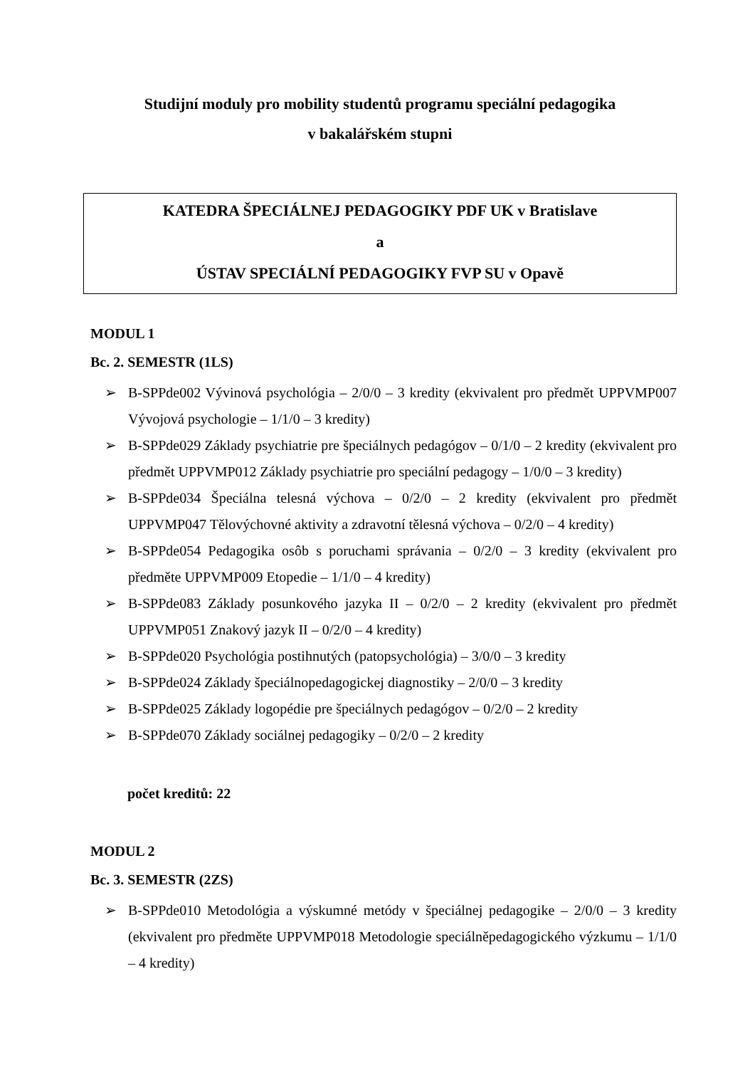Studijní moduly pro mobility studentů programu speciální pedagogika
v bakalářském stupni
KATEDRA ŠPECIÁLNEJ PEDAGOGIKY PDF UK v Bratislave
a
ÚSTAV SPECIÁLNÍ PEDAGOGIKY FVP SU v Opavě
MODUL 1
Bc. 2. SEMESTR (1LS)
➢ B-SPPde002 Vývinová psychológia – 2/0/0 – 3 kredity (ekvivalent pro předmět UPPVMP007 Vývojová psychologie – 1/1/0 – 3 kredity)
➢ B-SPPde029 Základy psychiatrie pre špeciálnych pedagógov – 0/1/0 – 2 kredity (ekvivalent pro předmět UPPVMP012 Základy psychiatrie pro speciální pedagogy – 1/0/0 – 3 kredity)
➢ B-SPPde034 Špeciálna telesná výchova – 0/2/0 – 2 kredity (ekvivalent pro předmět UPPVMP047 Tělovýchovné aktivity a zdravotní tělesná výchova – 0/2/0 – 4 kredity)
➢ B-SPPde054 Pedagogika osôb s poruchami správania – 0/2/0 – 3 kredity (ekvivalent pro předměte UPPVMP009 Etopedie – 1/1/0 – 4 kredity)
➢ B-SPPde083 Základy posunkového jazyka II – 0/2/0 – 2 kredity (ekvivalent pro předmět UPPVMP051 Znakový jazyk II – 0/2/0 – 4 kredity)
➢ B-SPPde020 Psychológia postihnutých (patopsychológia) – 3/0/0 – 3 kredity
➢ B-SPPde024 Základy špeciálnopedagogickej diagnostiky – 2/0/0 – 3 kredity
➢ B-SPPde025 Základy logopédie pre špeciálnych pedagógov – 0/2/0 – 2 kredity
➢ B-SPPde070 Základy sociálnej pedagogiky – 0/2/0 – 2 kredity
počet kreditů: 22
MODUL 2
Bc. 3. SEMESTR (2ZS)
➢ B-SPPde010 Metodológia a výskumné metódy v špeciálnej pedagogike – 2/0/0 – 3 kredity (ekvivalent pro předměte UPPVMP018 Metodologie speciálněpedagogického výzkumu – 1/1/0 – 4 kredity)